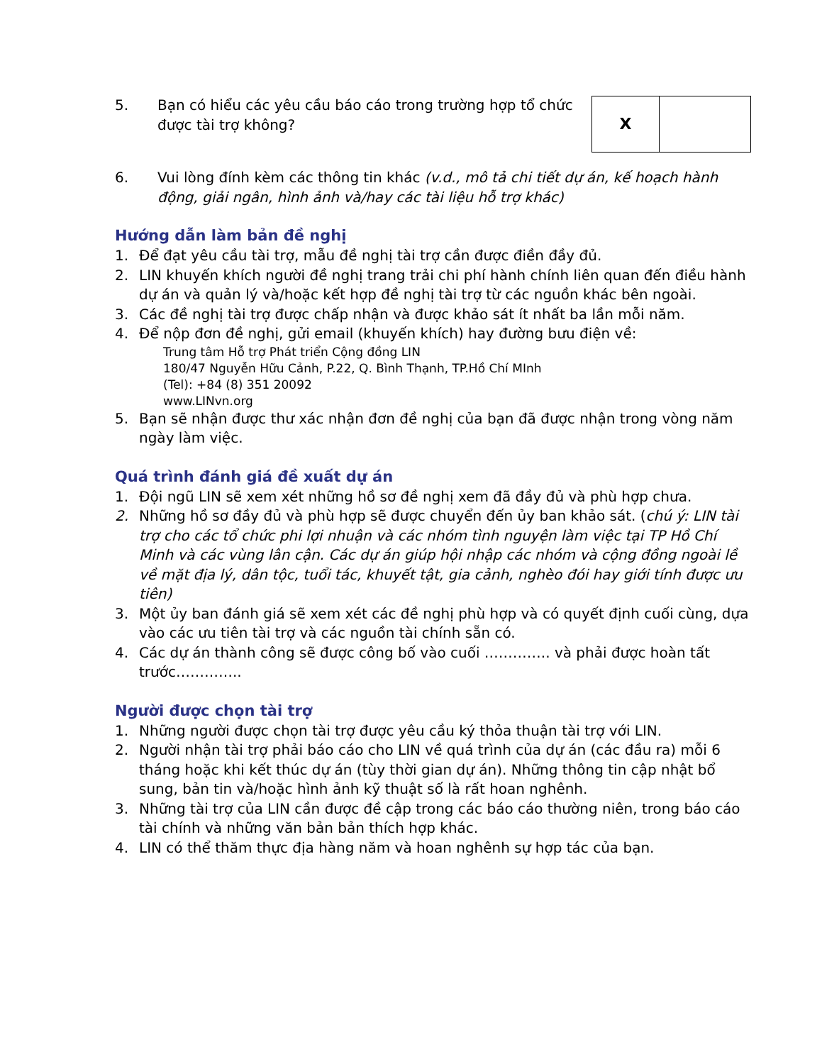5. Bạn có hiểu các yêu cầu báo cáo trong trường hợp tổ chức được tài trợ không?
| X | |
6. Vui lòng đính kèm các thông tin khác (v.d., mô tả chi tiết dự án, kế hoạch hành động, giải ngân, hình ảnh và/hay các tài liệu hỗ trợ khác)
Hướng dẫn làm bản đề nghị
1. Để đạt yêu cầu tài trợ, mẫu đề nghị tài trợ cần được điền đầy đủ.
2. LIN khuyến khích người đề nghị trang trải chi phí hành chính liên quan đến điều hành dự án và quản lý và/hoặc kết hợp đề nghị tài trợ từ các nguồn khác bên ngoài.
3. Các đề nghị tài trợ được chấp nhận và được khảo sát ít nhất ba lần mỗi năm.
4. Để nộp đơn đề nghị, gửi email (khuyến khích) hay đường bưu điện về:
Trung tâm Hỗ trợ Phát triển Cộng đồng LIN
180/47 Nguyễn Hữu Cảnh, P.22, Q. Bình Thạnh, TP.Hồ Chí MInh
(Tel): +84 (8) 351 20092
www.LINvn.org
5. Bạn sẽ nhận được thư xác nhận đơn đề nghị của bạn đã được nhận trong vòng năm ngày làm việc.
Quá trình đánh giá đề xuất dự án
1. Đội ngũ LIN sẽ xem xét những hồ sơ đề nghị xem đã đầy đủ và phù hợp chưa.
2. Những hồ sơ đầy đủ và phù hợp sẽ được chuyển đến ủy ban khảo sát. (chú ý: LIN tài trợ cho các tổ chức phi lợi nhuận và các nhóm tình nguyện làm việc tại TP Hồ Chí Minh và các vùng lân cận. Các dự án giúp hội nhập các nhóm và cộng đồng ngoài lề về mặt địa lý, dân tộc, tuổi tác, khuyết tật, gia cảnh, nghèo đói hay giới tính được ưu tiên)
3. Một ủy ban đánh giá sẽ xem xét các đề nghị phù hợp và có quyết định cuối cùng, dựa vào các ưu tiên tài trợ và các nguồn tài chính sẵn có.
4. Các dự án thành công sẽ được công bố vào cuối ………….. và phải được hoàn tất trước…………..
Người được chọn tài trợ
1. Những người được chọn tài trợ được yêu cầu ký thỏa thuận tài trợ với LIN.
2. Người nhận tài trợ phải báo cáo cho LIN về quá trình của dự án (các đầu ra) mỗi 6 tháng hoặc khi kết thúc dự án (tùy thời gian dự án). Những thông tin cập nhật bổ sung, bản tin và/hoặc hình ảnh kỹ thuật số là rất hoan nghênh.
3. Những tài trợ của LIN cần được đề cập trong các báo cáo thường niên, trong báo cáo tài chính và những văn bản bản thích hợp khác.
4. LIN có thể thăm thực địa hàng năm và hoan nghênh sự hợp tác của bạn.